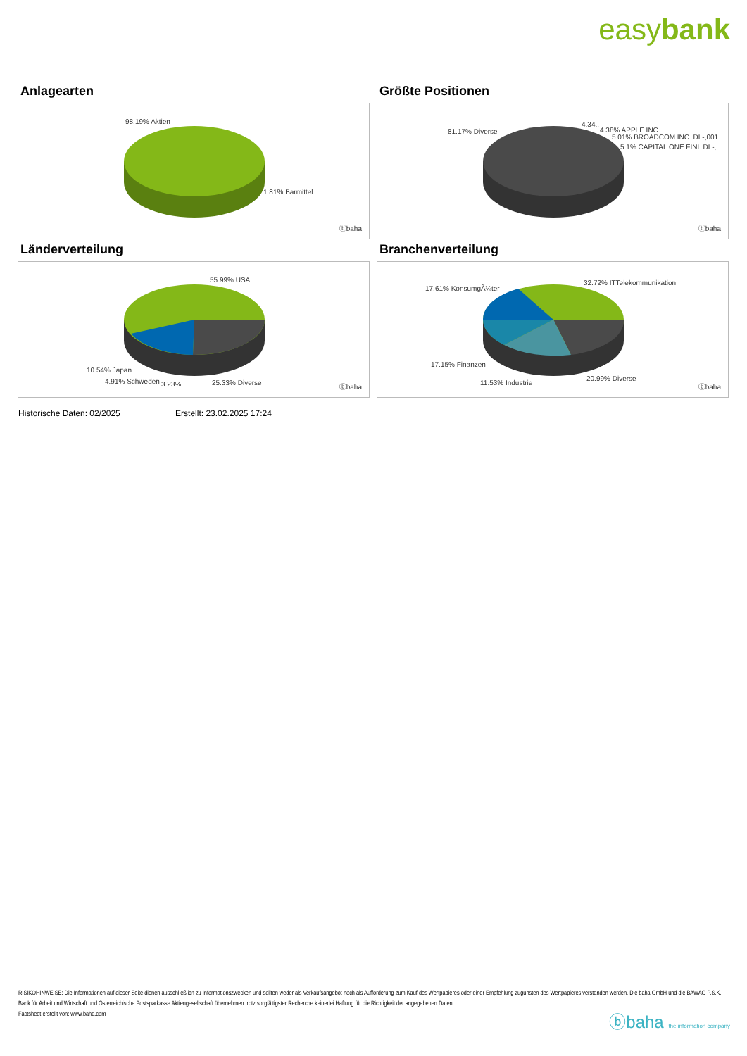easybank
Anlagearten
98.19% Aktien
1.81% Barmittel
ⓑbaha
Größte Positionen
81.17% Diverse
4.34..
4.38% APPLE INC.
5.01% BROADCOM INC. DL-,001
5.1% CAPITAL ONE FINL DL-,..
ⓑbaha
Länderverteilung
55.99% USA
10.54% Japan
4.91% Schweden 3.23%.. 25.33% Diverse
ⓑbaha
Branchenverteilung
17.61% KonsumgÃ¼ter
32.72% ITTelekommunikation
17.15% Finanzen
11.53% Industrie
20.99% Diverse
ⓑbaha
Historische Daten: 02/2025 Erstellt: 23.02.2025 17:24
RISIKOHINWEISE: Die Informationen auf dieser Seite dienen ausschließlich zu Informationszwecken und sollten weder als Verkaufsangebot noch als Aufforderung zum Kauf des Wertpapieres oder einer Empfehlung zugunsten des Wertpapieres verstanden werden. Die baha GmbH und die BAWAG P.S.K. Bank für Arbeit und Wirtschaft und Österreichische Postsparkasse Aktiengesellschaft übernehmen trotz sorgfältigster Recherche keinerlei Haftung für die Richtigkeit der angegebenen Daten.
Factsheet erstellt von: www.baha.com
ⓑbaha the information company